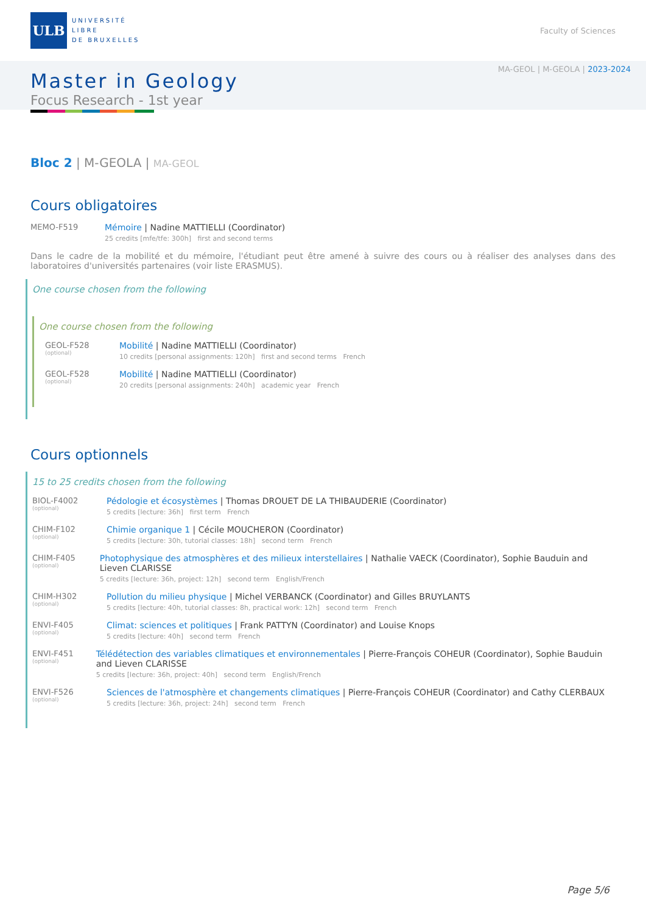ULB
UNIVERSITÉ
LIBRE
DE BRUXELLES
Faculty of Sciences
MA-GEOL | M-GEOLA | 2023-2024
Master in Geology
Focus Research - 1st year
Bloc 2 | M-GEOLA | MA-GEOL
Cours obligatoires
MEMO-F519 Mémoire | Nadine MATTIELLI (Coordinator)
25 credits [mfe/tfe: 300h] first and second terms
Dans le cadre de la mobilité et du mémoire, l'étudiant peut être amené à suivre des cours ou à réaliser des analyses dans des laboratoires d'universités partenaires (voir liste ERASMUS).
One course chosen from the following
One course chosen from the following
GEOL-F528
(optional)
Mobilité | Nadine MATTIELLI (Coordinator)
10 credits [personal assignments: 120h] first and second terms French
GEOL-F528
(optional)
Mobilité | Nadine MATTIELLI (Coordinator)
20 credits [personal assignments: 240h] academic year French
Cours optionnels
15 to 25 credits chosen from the following
BIOL-F4002
(optional)
Pédologie et écosystèmes | Thomas DROUET DE LA THIBAUDERIE (Coordinator)
5 credits [lecture: 36h] first term French
CHIM-F102
(optional)
Chimie organique 1 | Cécile MOUCHERON (Coordinator)
5 credits [lecture: 30h, tutorial classes: 18h] second term French
CHIM-F405
(optional)
Photophysique des atmosphères et des milieux interstellaires | Nathalie VAECK (Coordinator), Sophie Bauduin and Lieven CLARISSE
5 credits [lecture: 36h, project: 12h] second term English/French
CHIM-H302
(optional)
Pollution du milieu physique | Michel VERBANCK (Coordinator) and Gilles BRUYLANTS
5 credits [lecture: 40h, tutorial classes: 8h, practical work: 12h] second term French
ENVI-F405
(optional)
Climat: sciences et politiques | Frank PATTYN (Coordinator) and Louise Knops
5 credits [lecture: 40h] second term French
ENVI-F451
(optional)
Télédétection des variables climatiques et environnementales | Pierre-François COHEUR (Coordinator), Sophie Bauduin and Lieven CLARISSE
5 credits [lecture: 36h, project: 40h] second term English/French
ENVI-F526
(optional)
Sciences de l'atmosphère et changements climatiques | Pierre-François COHEUR (Coordinator) and Cathy CLERBAUX
5 credits [lecture: 36h, project: 24h] second term French
Page 5/6